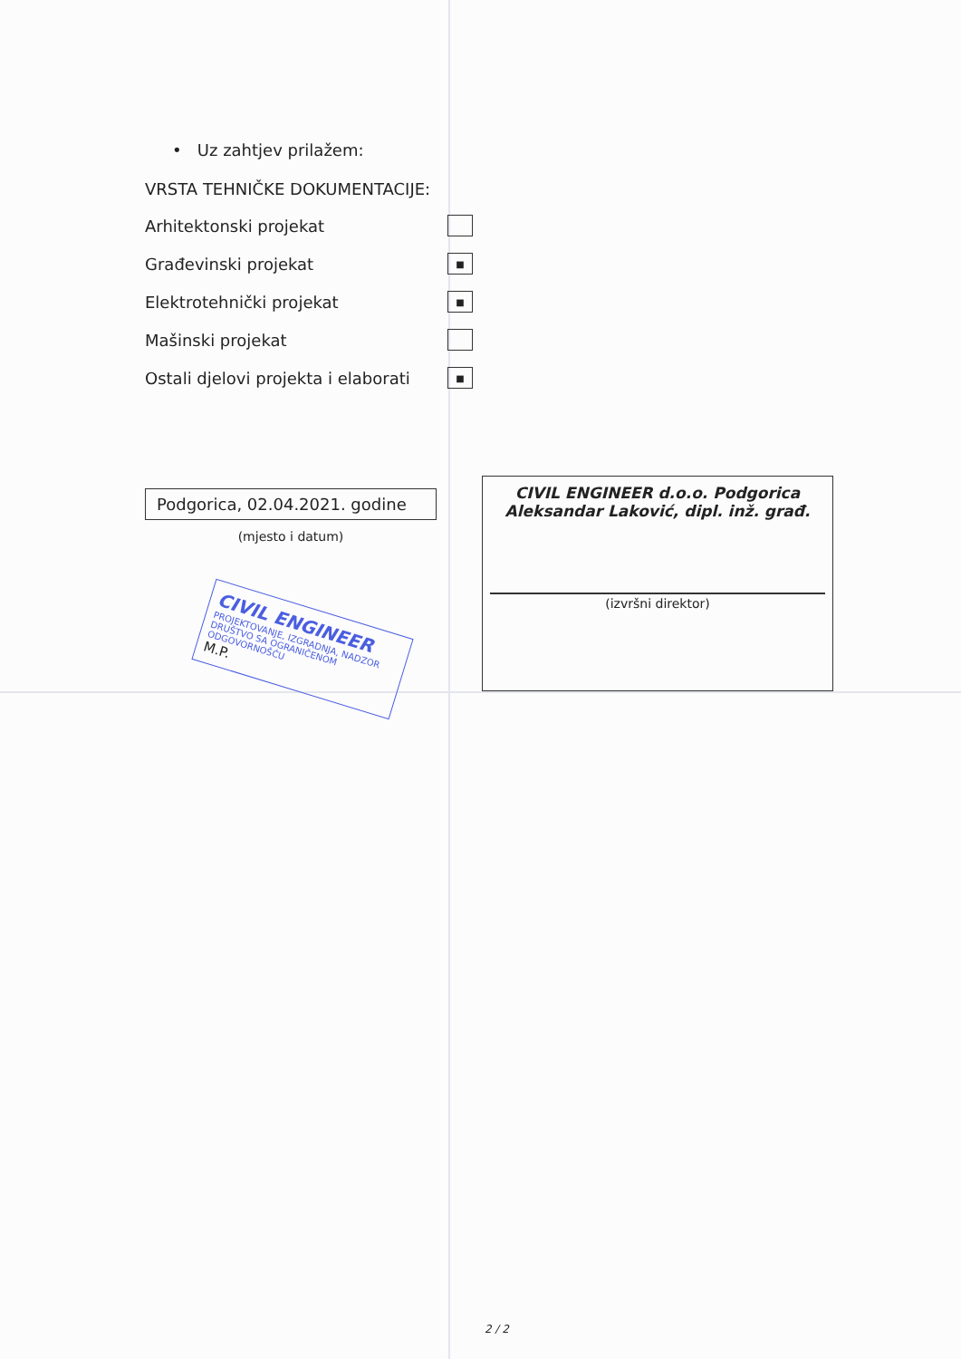• Uz zahtjev prilažem:
VRSTA TEHNIČKE DOKUMENTACIJE:
Arhitektonski projekat
Građevinski projekat ■
Elektrotehnički projekat ■
Mašinski projekat
Ostali djelovi projekta i elaborati ■
Podgorica, 02.04.2021. godine
(mjesto i datum)
CIVIL ENGINEER
PROJEKTOVANJE, IZGRADNJA, NADZOR
DRUŠTVO SA OGRANIČENOM ODGOVORNOŠĆU
M.P.
CIVIL ENGINEER d.o.o. Podgorica
Aleksandar Laković, dipl. inž. građ.
(izvršni direktor)
2 / 2